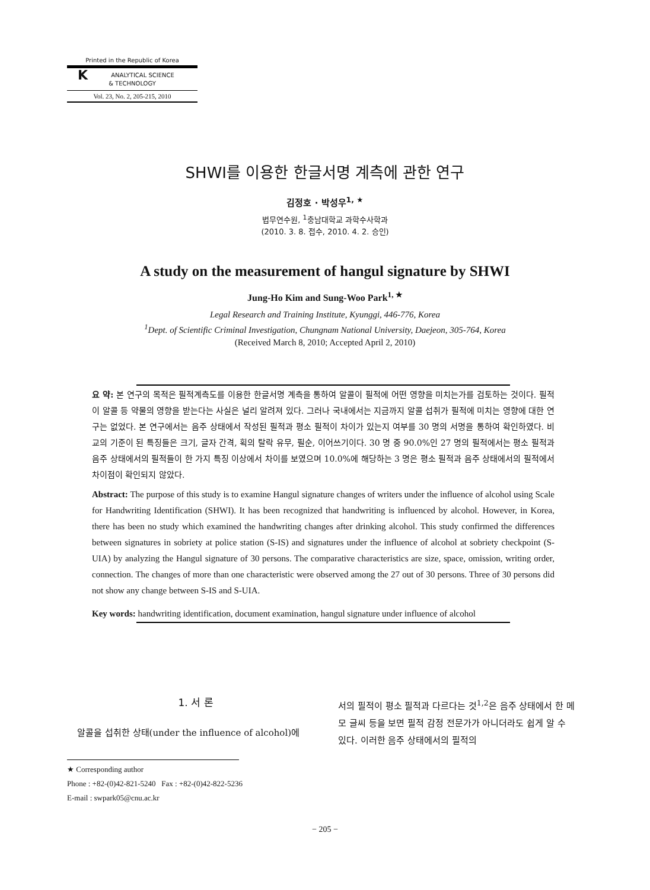Printed in the Republic of Korea
KANALYTICAL SCIENCE
& TECHNOLOGY
Vol. 23, No. 2, 205-215, 2010
SHWI를 이용한 한글서명 계측에 관한 연구
김정호 · 박성우<sup>1, ★</sup>
법무연수원, <sup>1</sup>충남대학교 과학수사학과
(2010. 3. 8. 접수, 2010. 4. 2. 승인)
A study on the measurement of hangul signature by SHWI
Jung-Ho Kim and Sung-Woo Park<sup>1, ★</sup>
Legal Research and Training Institute, Kyunggi, 446-776, Korea
<sup>1</sup> Dept. of Scientific Criminal Investigation, Chungnam National University, Daejeon, 305-764, Korea
(Received March 8, 2010; Accepted April 2, 2010)
요 약: 본 연구의 목적은 필적계측도를 이용한 한글서명 계측을 통하여 알콜이 필적에 어떤 영향을 미치는가를 검토하는 것이다. 필적이 알콜 등 약물의 영향을 받는다는 사실은 널리 알려져 있다. 그러나 국내에서는 지금까지 알콜 섭취가 필적에 미치는 영향에 대한 연구는 없었다. 본 연구에서는 음주 상태에서 작성된 필적과 평소 필적이 차이가 있는지 여부를 30 명의 서명을 통하여 확인하였다. 비교의 기준이 된 특징들은 크기, 글자 간격, 획의 탈락 유무, 필순, 이어쓰기이다. 30 명 중 90.0%인 27 명의 필적에서는 평소 필적과 음주 상태에서의 필적들이 한 가지 특징 이상에서 차이를 보였으며 10.0%에 해당하는 3 명은 평소 필적과 음주 상태에서의 필적에서 차이점이 확인되지 않았다.
Abstract: The purpose of this study is to examine Hangul signature changes of writers under the influence of alcohol using Scale for Handwriting Identification (SHWI). It has been recognized that handwriting is influenced by alcohol. However, in Korea, there has been no study which examined the handwriting changes after drinking alcohol. This study confirmed the differences between signatures in sobriety at police station (S-IS) and signatures under the influence of alcohol at sobriety checkpoint (S-UIA) by analyzing the Hangul signature of 30 persons. The comparative characteristics are size, space, omission, writing order, connection. The changes of more than one characteristic were observed among the 27 out of 30 persons. Three of 30 persons did not show any change between S-IS and S-UIA.
Key words: handwriting identification, document examination, hangul signature under influence of alcohol
1. 서 론
알콜을 섭취한 상태(under the influence of alcohol)에
서의 필적이 평소 필적과 다르다는 것<sup>1,2</sup>은 음주 상태에서 한 메모 글씨 등을 보면 필적 감정 전문가가 아니더라도 쉽게 알 수 있다. 이러한 음주 상태에서의 필적의
★ Corresponding author
Phone : +82-(0)42-821-5240 Fax : +82-(0)42-822-5236
E-mail : swpark05@cnu.ac.kr
− 205 −